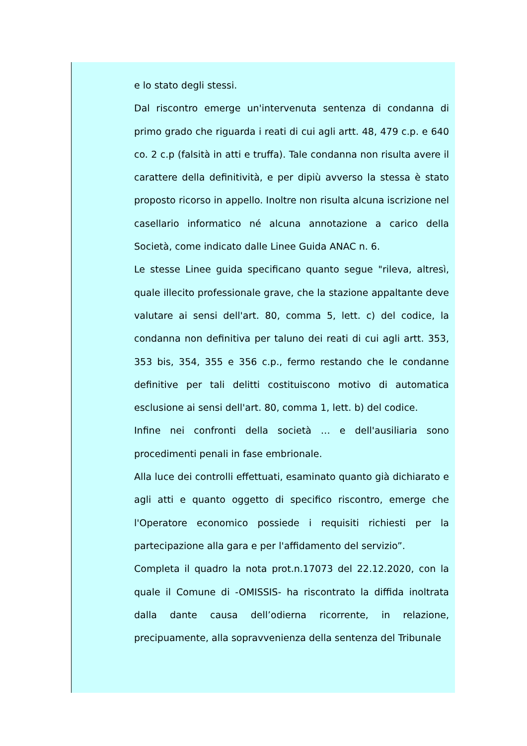e lo stato degli stessi.
Dal riscontro emerge un'intervenuta sentenza di condanna di primo grado che riguarda i reati di cui agli artt. 48, 479 c.p. e 640 co. 2 c.p (falsità in atti e truffa). Tale condanna non risulta avere il carattere della definitività, e per dipiù avverso la stessa è stato proposto ricorso in appello. Inoltre non risulta alcuna iscrizione nel casellario informatico né alcuna annotazione a carico della Società, come indicato dalle Linee Guida ANAC n. 6.
Le stesse Linee guida specificano quanto segue "rileva, altresì, quale illecito professionale grave, che la stazione appaltante deve valutare ai sensi dell'art. 80, comma 5, lett. c) del codice, la condanna non definitiva per taluno dei reati di cui agli artt. 353, 353 bis, 354, 355 e 356 c.p., fermo restando che le condanne definitive per tali delitti costituiscono motivo di automatica esclusione ai sensi dell'art. 80, comma 1, lett. b) del codice.
Infine nei confronti della società … e dell'ausiliaria sono procedimenti penali in fase embrionale.
Alla luce dei controlli effettuati, esaminato quanto già dichiarato e agli atti e quanto oggetto di specifico riscontro, emerge che l'Operatore economico possiede i requisiti richiesti per la partecipazione alla gara e per l'affidamento del servizio”.
Completa il quadro la nota prot.n.17073 del 22.12.2020, con la quale il Comune di -OMISSIS- ha riscontrato la diffida inoltrata dalla dante causa dell’odierna ricorrente, in relazione, precipuamente, alla sopravvenienza della sentenza del Tribunale